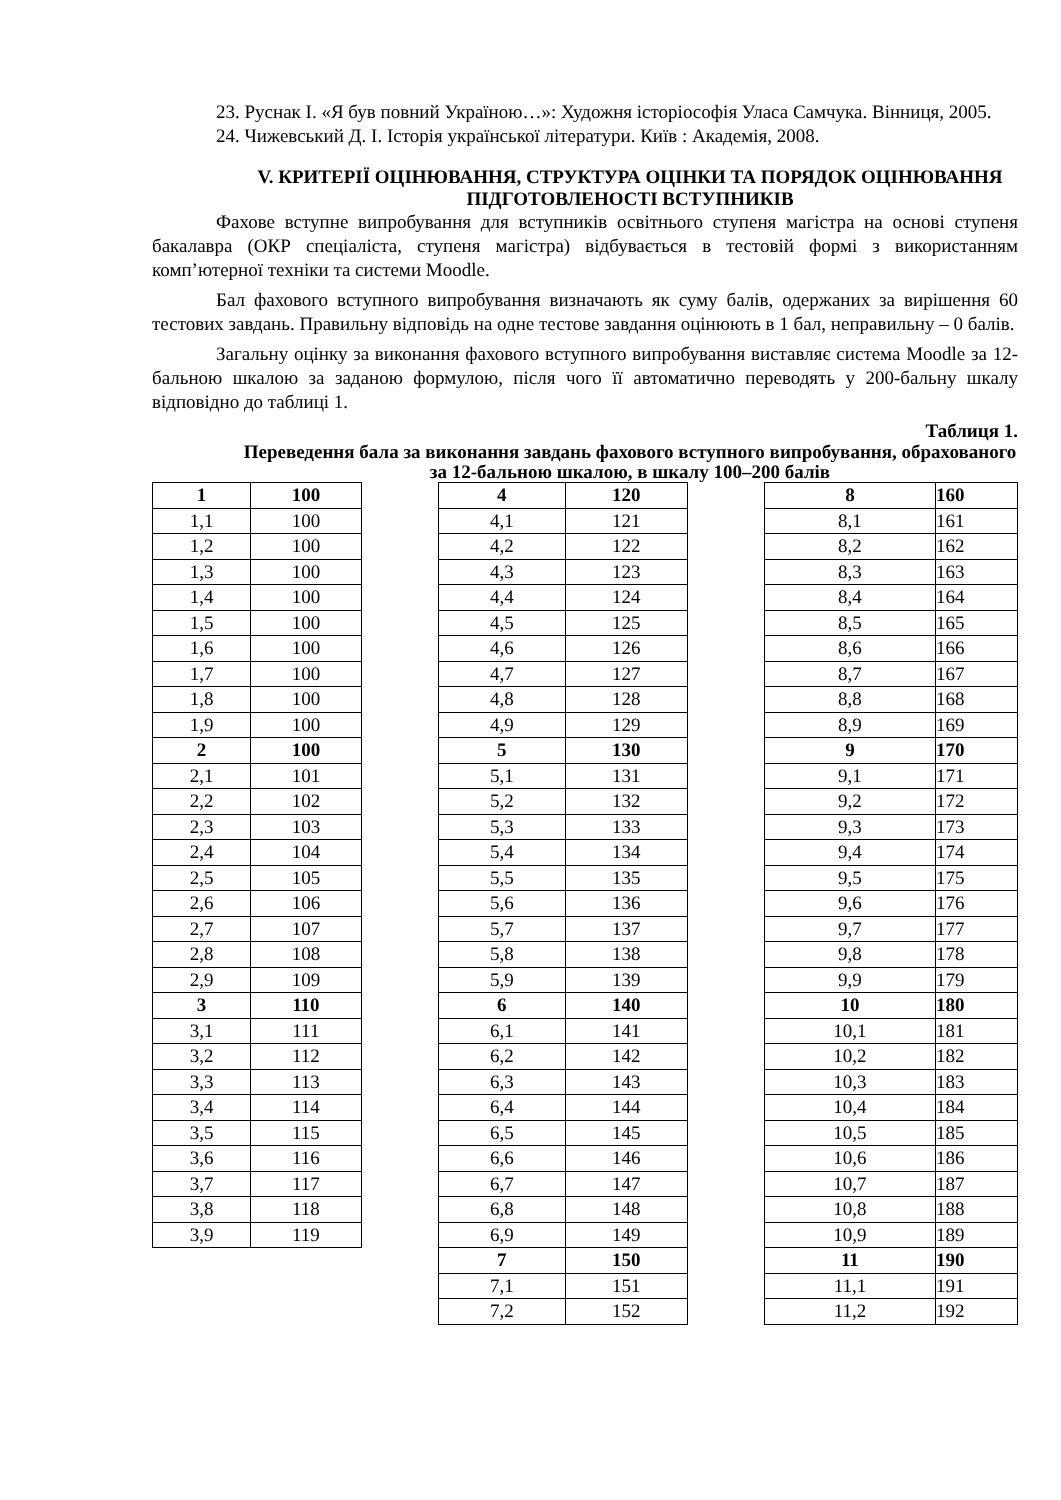23. Руснак І. «Я був повний Україною…»: Художня історіософія Уласа Самчука. Вінниця, 2005.
24. Чижевський Д. І. Історія української літератури. Київ : Академія, 2008.
V. КРИТЕРІЇ ОЦІНЮВАННЯ, СТРУКТУРА ОЦІНКИ ТА ПОРЯДОК ОЦІНЮВАННЯ ПІДГОТОВЛЕНОСТІ ВСТУПНИКІВ
Фахове вступне випробування для вступників освітнього ступеня магістра на основі ступеня бакалавра (ОКР спеціаліста, ступеня магістра) відбувається в тестовій формі з використанням комп’ютерної техніки та системи Moodle.
Бал фахового вступного випробування визначають як суму балів, одержаних за вирішення 60 тестових завдань. Правильну відповідь на одне тестове завдання оцінюють в 1 бал, неправильну – 0 балів.
Загальну оцінку за виконання фахового вступного випробування виставляє система Moodle за 12-бальною шкалою за заданою формулою, після чого її автоматично переводять у 200-бальну шкалу відповідно до таблиці 1.
Таблиця 1.
Переведення бала за виконання завдань фахового вступного випробування, обрахованого за 12-бальною шкалою, в шкалу 100–200 балів
| 1 | 100 |
| 1,1 | 100 |
| 1,2 | 100 |
| 1,3 | 100 |
| 1,4 | 100 |
| 1,5 | 100 |
| 1,6 | 100 |
| 1,7 | 100 |
| 1,8 | 100 |
| 1,9 | 100 |
| 2 | 100 |
| 2,1 | 101 |
| 2,2 | 102 |
| 2,3 | 103 |
| 2,4 | 104 |
| 2,5 | 105 |
| 2,6 | 106 |
| 2,7 | 107 |
| 2,8 | 108 |
| 2,9 | 109 |
| 3 | 110 |
| 3,1 | 111 |
| 3,2 | 112 |
| 3,3 | 113 |
| 3,4 | 114 |
| 3,5 | 115 |
| 3,6 | 116 |
| 3,7 | 117 |
| 3,8 | 118 |
| 3,9 | 119 |
| 4 | 120 |
| 4,1 | 121 |
| 4,2 | 122 |
| 4,3 | 123 |
| 4,4 | 124 |
| 4,5 | 125 |
| 4,6 | 126 |
| 4,7 | 127 |
| 4,8 | 128 |
| 4,9 | 129 |
| 5 | 130 |
| 5,1 | 131 |
| 5,2 | 132 |
| 5,3 | 133 |
| 5,4 | 134 |
| 5,5 | 135 |
| 5,6 | 136 |
| 5,7 | 137 |
| 5,8 | 138 |
| 5,9 | 139 |
| 6 | 140 |
| 6,1 | 141 |
| 6,2 | 142 |
| 6,3 | 143 |
| 6,4 | 144 |
| 6,5 | 145 |
| 6,6 | 146 |
| 6,7 | 147 |
| 6,8 | 148 |
| 6,9 | 149 |
| 7 | 150 |
| 7,1 | 151 |
| 7,2 | 152 |
| 8 | 160 |
| 8,1 | 161 |
| 8,2 | 162 |
| 8,3 | 163 |
| 8,4 | 164 |
| 8,5 | 165 |
| 8,6 | 166 |
| 8,7 | 167 |
| 8,8 | 168 |
| 8,9 | 169 |
| 9 | 170 |
| 9,1 | 171 |
| 9,2 | 172 |
| 9,3 | 173 |
| 9,4 | 174 |
| 9,5 | 175 |
| 9,6 | 176 |
| 9,7 | 177 |
| 9,8 | 178 |
| 9,9 | 179 |
| 10 | 180 |
| 10,1 | 181 |
| 10,2 | 182 |
| 10,3 | 183 |
| 10,4 | 184 |
| 10,5 | 185 |
| 10,6 | 186 |
| 10,7 | 187 |
| 10,8 | 188 |
| 10,9 | 189 |
| 11 | 190 |
| 11,1 | 191 |
| 11,2 | 192 |